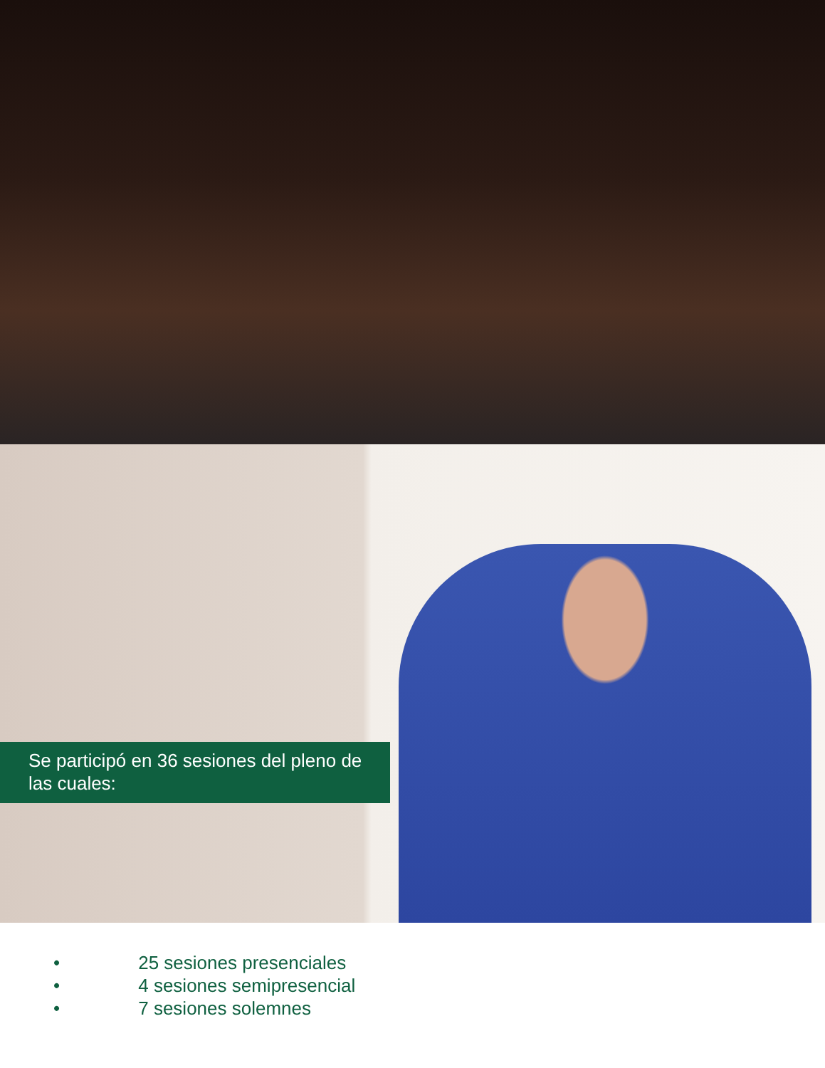Se participó en 36 sesiones del pleno de las cuales:
• 25 sesiones presenciales
• 4 sesiones semipresencial
• 7 sesiones solemnes